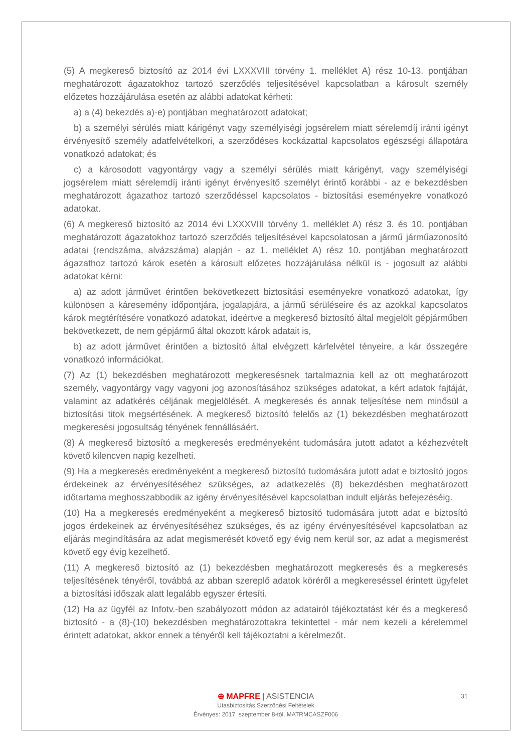(5) A megkereső biztosító az 2014 évi LXXXVIII törvény 1. melléklet A) rész 10-13. pontjában meghatározott ágazatokhoz tartozó szerződés teljesítésével kapcsolatban a károsult személy előzetes hozzájárulása esetén az alábbi adatokat kérheti:
a) a (4) bekezdés a)-e) pontjában meghatározott adatokat;
b) a személyi sérülés miatt kárigényt vagy személyiségi jogsérelem miatt sérelemdíj iránti igényt érvényesítő személy adatfelvételkori, a szerződéses kockázattal kapcsolatos egészségi állapotára vonatkozó adatokat; és
c) a károsodott vagyontárgy vagy a személyi sérülés miatt kárigényt, vagy személyiségi jogsérelem miatt sérelemdíj iránti igényt érvényesítő személyt érintő korábbi - az e bekezdésben meghatározott ágazathoz tartozó szerződéssel kapcsolatos - biztosítási eseményekre vonatkozó adatokat.
(6) A megkereső biztosító az 2014 évi LXXXVIII törvény 1. melléklet A) rész 3. és 10. pontjában meghatározott ágazatokhoz tartozó szerződés teljesítésével kapcsolatosan a jármű járműazonosító adatai (rendszáma, alvázszáma) alapján - az 1. melléklet A) rész 10. pontjában meghatározott ágazathoz tartozó károk esetén a károsult előzetes hozzájárulása nélkül is - jogosult az alábbi adatokat kérni:
a) az adott járművet érintően bekövetkezett biztosítási eseményekre vonatkozó adatokat, így különösen a káresemény időpontjára, jogalapjára, a jármű sérüléseire és az azokkal kapcsolatos károk megtérítésére vonatkozó adatokat, ideértve a megkereső biztosító által megjelölt gépjárműben bekövetkezett, de nem gépjármű által okozott károk adatait is,
b) az adott járművet érintően a biztosító által elvégzett kárfelvétel tényeire, a kár összegére vonatkozó információkat.
(7) Az (1) bekezdésben meghatározott megkeresésnek tartalmaznia kell az ott meghatározott személy, vagyontárgy vagy vagyoni jog azonosításához szükséges adatokat, a kért adatok fajtáját, valamint az adatkérés céljának megjelölését. A megkeresés és annak teljesítése nem minősül a biztosítási titok megsértésének. A megkereső biztosító felelős az (1) bekezdésben meghatározott megkeresési jogosultság tényének fennállásáért.
(8) A megkereső biztosító a megkeresés eredményeként tudomására jutott adatot a kézhezvételt követő kilencven napig kezelheti.
(9) Ha a megkeresés eredményeként a megkereső biztosító tudomására jutott adat e biztosító jogos érdekeinek az érvényesítéséhez szükséges, az adatkezelés (8) bekezdésben meghatározott időtartama meghosszabbodik az igény érvényesítésével kapcsolatban indult eljárás befejezéséig.
(10) Ha a megkeresés eredményeként a megkereső biztosító tudomására jutott adat e biztosító jogos érdekeinek az érvényesítéséhez szükséges, és az igény érvényesítésével kapcsolatban az eljárás megindítására az adat megismerését követő egy évig nem kerül sor, az adat a megismerést követő egy évig kezelhető.
(11) A megkereső biztosító az (1) bekezdésben meghatározott megkeresés és a megkeresés teljesítésének tényéről, továbbá az abban szereplő adatok köréről a megkereséssel érintett ügyfelet a biztosítási időszak alatt legalább egyszer értesíti.
(12) Ha az ügyfél az Infotv.-ben szabályozott módon az adatairól tájékoztatást kér és a megkereső biztosító - a (8)-(10) bekezdésben meghatározottakra tekintettel - már nem kezeli a kérelemmel érintett adatokat, akkor ennek a tényéről kell tájékoztatni a kérelmezőt.
31
⊕ MAPFRE | ASISTENCIA
Utasbiztosítás Szerződési Feltételek
Érvényes: 2017. szeptember 8-tól. MATRMCASZF006